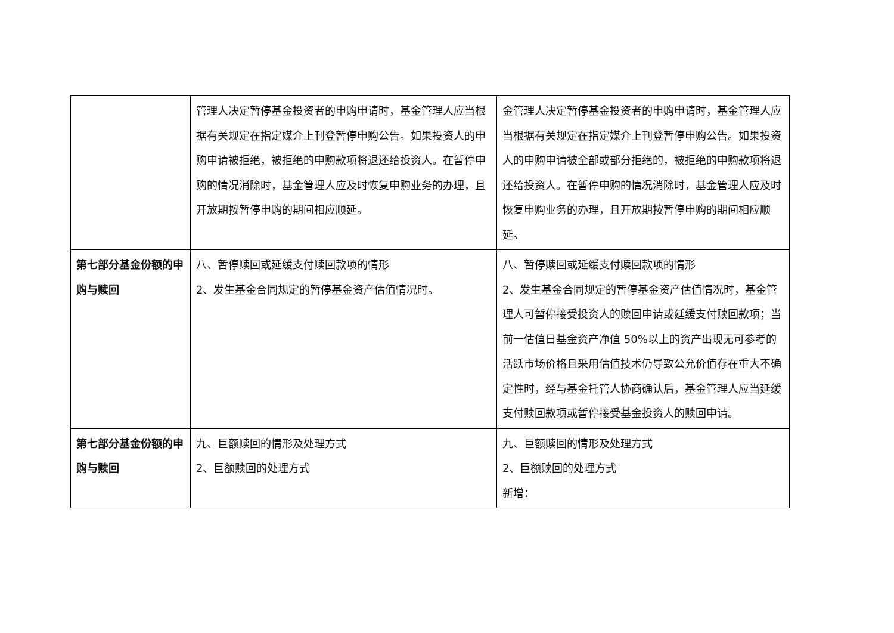| | 管理人决定暂停基金投资者的申购申请时，基金管理人应当根据有关规定在指定媒介上刊登暂停申购公告。如果投资人的申购申请被拒绝，被拒绝的申购款项将退还给投资人。在暂停申购的情况消除时，基金管理人应及时恢复申购业务的办理，且开放期按暂停申购的期间相应顺延。 | 金管理人决定暂停基金投资者的申购申请时，基金管理人应当根据有关规定在指定媒介上刊登暂停申购公告。如果投资人的申购申请被全部或部分拒绝的，被拒绝的申购款项将退还给投资人。在暂停申购的情况消除时，基金管理人应及时恢复申购业务的办理，且开放期按暂停申购的期间相应顺延。 |
| 第七部分基金份额的申购与赎回 | 八、暂停赎回或延缓支付赎回款项的情形 2、发生基金合同规定的暂停基金资产估值情况时。 | 八、暂停赎回或延缓支付赎回款项的情形 2、发生基金合同规定的暂停基金资产估值情况时，基金管理人可暂停接受投资人的赎回申请或延缓支付赎回款项；当前一估值日基金资产净值 50%以上的资产出现无可参考的活跃市场价格且采用估值技术仍导致公允价值存在重大不确定性时，经与基金托管人协商确认后，基金管理人应当延缓支付赎回款项或暂停接受基金投资人的赎回申请。 |
| 第七部分基金份额的申购与赎回 | 九、巨额赎回的情形及处理方式 2、巨额赎回的处理方式 | 九、巨额赎回的情形及处理方式 2、巨额赎回的处理方式 新增： |